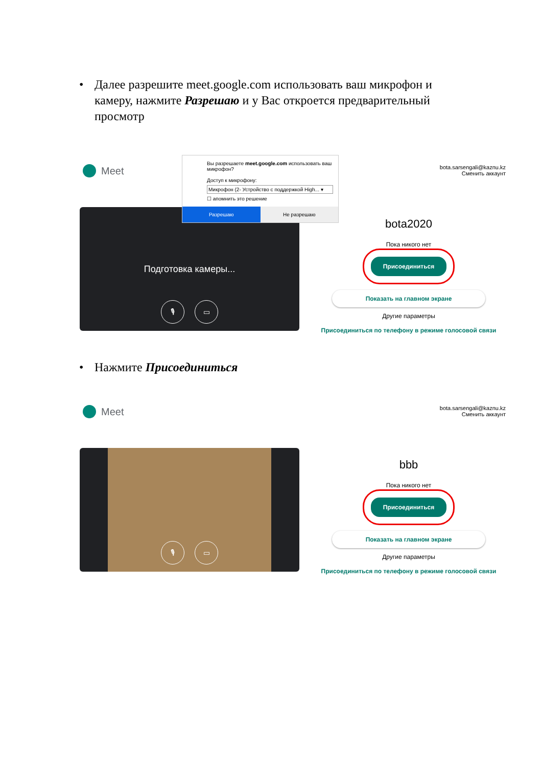• Далее разрешите meet.google.com использовать ваш микрофон и камеру, нажмите Разрешаю и у Вас откроется предварительный просмотр
Вы разрешаете meet.google.com использовать ваш микрофон?
Доступ к микрофону:
Микрофон (2- Устройство с поддержкой High... ▾
☐ апомнить это решение
Разрешаю Не разрешаю
Meet
Подготовка камеры...
🎙 ▭
bota.sarsengali@kaznu.kz
Сменить аккаунт
bota2020
Пока никого нет
Присоединиться
Показать на главном экране
Другие параметры
Присоединиться по телефону в режиме голосовой связи
• Нажмите Присоединиться
Meet
🎙 ▭
bota.sarsengali@kaznu.kz
Сменить аккаунт
bbb
Пока никого нет
Присоединиться
Показать на главном экране
Другие параметры
Присоединиться по телефону в режиме голосовой связи